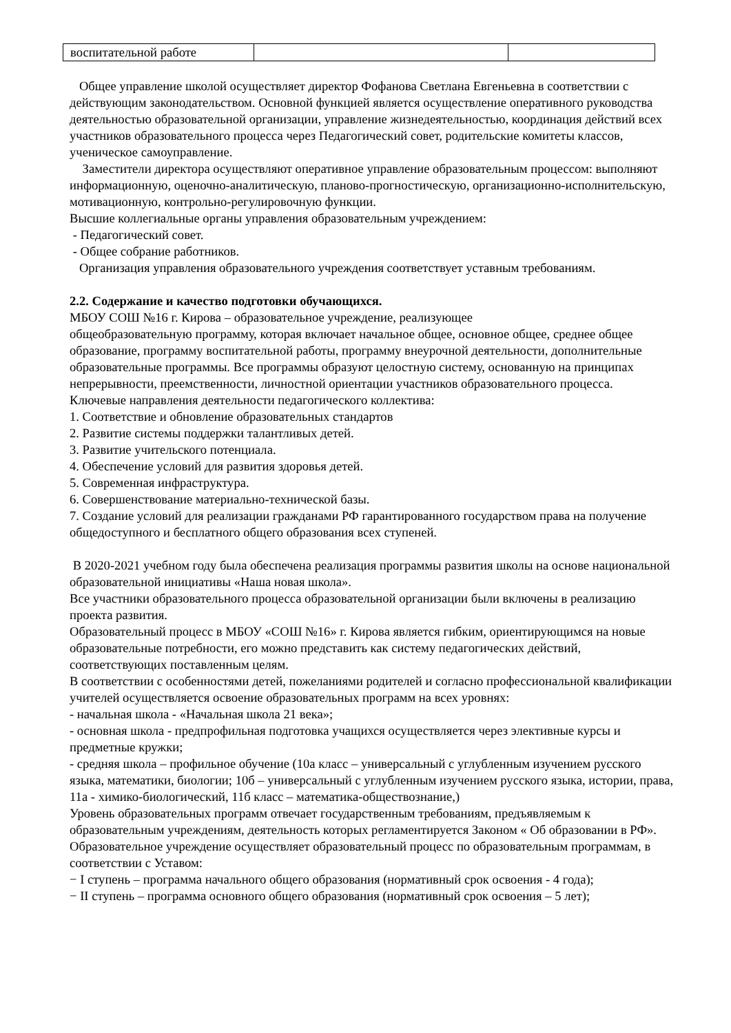| воспитательной работе | | |
Общее управление школой осуществляет директор Фофанова Светлана Евгеньевна в соответствии с действующим законодательством. Основной функцией является осуществление оперативного руководства деятельностью образовательной организации, управление жизнедеятельностью, координация действий всех участников образовательного процесса через Педагогический совет, родительские комитеты классов, ученическое самоуправление.
Заместители директора осуществляют оперативное управление образовательным процессом: выполняют информационную, оценочно-аналитическую, планово-прогностическую, организационно-исполнительскую, мотивационную, контрольно-регулировочную функции.
Высшие коллегиальные органы управления образовательным учреждением:
- Педагогический совет.
- Общее собрание работников.
Организация управления образовательного учреждения соответствует уставным требованиям.
2.2. Содержание и качество подготовки обучающихся.
МБОУ СОШ №16 г. Кирова – образовательное учреждение, реализующее
общеобразовательную программу, которая включает начальное общее, основное общее, среднее общее образование, программу воспитательной работы, программу внеурочной деятельности, дополнительные образовательные программы. Все программы образуют целостную систему, основанную на принципах непрерывности, преемственности, личностной ориентации участников образовательного процесса.
Ключевые направления деятельности педагогического коллектива:
1. Соответствие и обновление образовательных стандартов
2. Развитие системы поддержки талантливых детей.
3. Развитие учительского потенциала.
4. Обеспечение условий для развития здоровья детей.
5. Современная инфраструктура.
6. Совершенствование материально-технической базы.
7. Создание условий для реализации гражданами РФ гарантированного государством права на получение общедоступного и бесплатного общего образования всех ступеней.
В 2020-2021 учебном году была обеспечена реализация программы развития школы на основе национальной образовательной инициативы «Наша новая школа».
Все участники образовательного процесса образовательной организации были включены в реализацию проекта развития.
Образовательный процесс в МБОУ «СОШ №16» г. Кирова является гибким, ориентирующимся на новые образовательные потребности, его можно представить как систему педагогических действий, соответствующих поставленным целям.
В соответствии с особенностями детей, пожеланиями родителей и согласно профессиональной квалификации учителей осуществляется освоение образовательных программ на всех уровнях:
- начальная школа - «Начальная школа 21 века»;
- основная школа - предпрофильная подготовка учащихся осуществляется через элективные курсы и предметные кружки;
- средняя школа – профильное обучение (10а класс – универсальный с углубленным изучением русского языка, математики, биологии; 10б – универсальный с углубленным изучением русского языка, истории, права, 11а - химико-биологический, 11б класс – математика-обществознание,)
Уровень образовательных программ отвечает государственным требованиям, предъявляемым к образовательным учреждениям, деятельность которых регламентируется Законом « Об образовании в РФ».
Образовательное учреждение осуществляет образовательный процесс по образовательным программам, в соответствии с Уставом:
− I ступень – программа начального общего образования (нормативный срок освоения - 4 года);
− II ступень – программа основного общего образования (нормативный срок освоения – 5 лет);